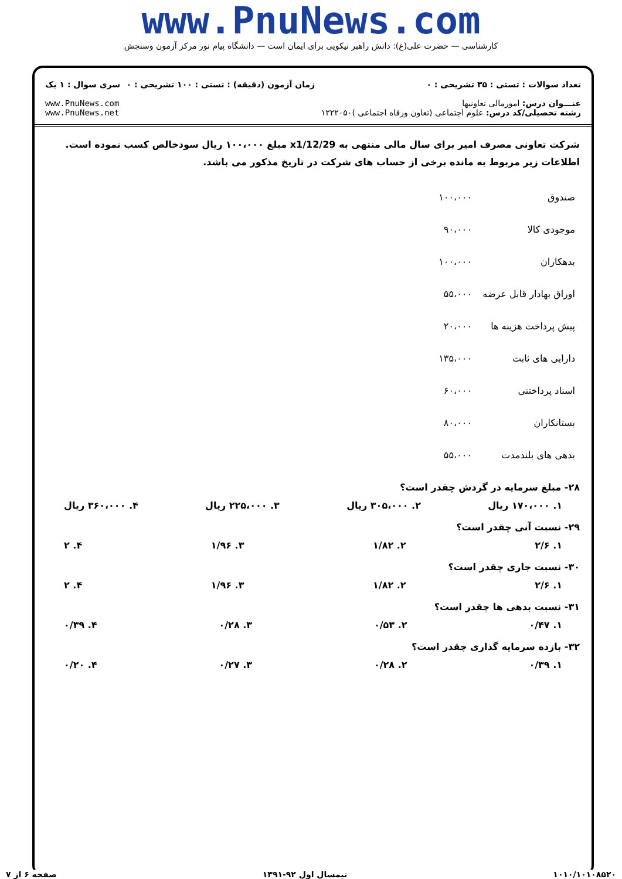www.PnuNews.com
کارشناسی — حضرت علی(ع): دانش راهبر نیکویی برای ایمان است — دانشگاه پیام نور مرکز آزمون وسنجش
تعداد سوالات : تستی : ۳۵ تشریحی : ۰
عنـــوان درس: امورمالی تعاونیها
رشته تحصیلی/کد درس: علوم اجتماعی (تعاون ورفاه اجتماعی )۱۲۲۲۰۵۰
زمان آزمون (دقیقه) : تستی : ۱۰۰ تشریحی : ۰
سری سوال : ۱ یک
www.PnuNews.com
www.PnuNews.net
شرکت تعاونی مصرف امیر برای سال مالی منتهی به x1/12/29 مبلغ ۱۰۰،۰۰۰ ریال سودخالص کسب نموده است. اطلاعات زیر مربوط به مانده برخی از حساب های شرکت در تاریخ مذکور می باشد.
| صندوق | ۱۰۰،۰۰۰ |
| موجودی کالا | ۹۰،۰۰۰ |
| بدهکاران | ۱۰۰،۰۰۰ |
| اوراق بهادار قابل عرضه | ۵۵،۰۰۰ |
| پیش پرداخت هزینه ها | ۲۰،۰۰۰ |
| دارایی های ثابت | ۱۳۵،۰۰۰ |
| اسناد پرداختنی | ۶۰،۰۰۰ |
| بستانکاران | ۸۰،۰۰۰ |
| بدهی های بلندمدت | ۵۵،۰۰۰ |
۲۸- مبلغ سرمایه در گردش چقدر است؟
۱. ۱۷۰،۰۰۰ ریال ۲. ۳۰۵،۰۰۰ ریال ۳. ۲۲۵،۰۰۰ ریال ۴. ۳۶۰،۰۰۰ ریال
۲۹- نسبت آنی چقدر است؟
۱. ۲/۶ ۲. ۱/۸۲ ۳. ۱/۹۶ ۴. ۲
۳۰- نسبت جاری چقدر است؟
۱. ۲/۶ ۲. ۱/۸۲ ۳. ۱/۹۶ ۴. ۲
۳۱- نسبت بدهی ها چقدر است؟
۱. ۰/۴۷ ۲. ۰/۵۳ ۳. ۰/۲۸ ۴. ۰/۳۹
۳۲- بازده سرمایه گذاری چقدر است؟
۱. ۰/۳۹ ۲. ۰/۲۸ ۳. ۰/۲۷ ۴. ۰/۲۰
۱۰۱۰/۱۰۱۰۸۵۲۰ نیمسال اول ۹۲-۱۳۹۱ صفحه ۶ از ۷